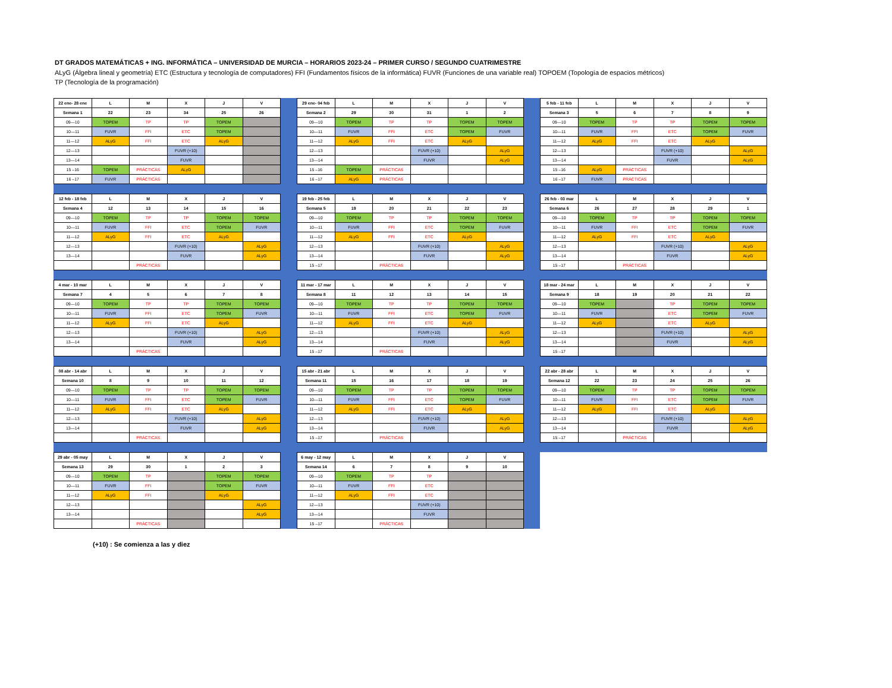DT GRADOS MATEMÁTICAS + ING. INFORMÁTICA – UNIVERSIDAD DE MURCIA – HORARIOS 2023-24 – PRIMER CURSO / SEGUNDO CUATRIMESTRE
ALyG (Álgebra lineal y geometría) ETC (Estructura y tecnología de computadores) FFI (Fundamentos físicos de la informática) FUVR (Funciones de una variable real) TOPOEM (Topología de espacios métricos)
TP (Tecnología de la programación)
| 22 ene- 28 ene | L | M | X | J | V |
| --- | --- | --- | --- | --- | --- |
| Semana 1 | 22 | 23 | 34 | 25 | 26 |
| 09—10 | TOPEM | TP | TP | TOPEM | |
| 10—11 | FUVR | FFI | ETC | TOPEM | |
| 11—12 | ALyG | FFI | ETC | ALyG | |
| 12—13 | | | FUVR (+10) | | |
| 13—14 | | | FUVR | | |
| 15 –16 | TOPEM | PRÁCTICAS | ALyG | | |
| 16 –17 | FUVR | PRÁCTICAS | | | |
| 29 ene- 04 feb | L | M | X | J | V |
| --- | --- | --- | --- | --- | --- |
| Semana 2 | 29 | 30 | 31 | 1 | 2 |
| 09—10 | TOPEM | TP | TP | TOPEM | TOPEM |
| 10—11 | FUVR | FFI | ETC | TOPEM | FUVR |
| 11—12 | ALyG | FFI | ETC | ALyG | |
| 12—13 | | | FUVR (+10) | | ALyG |
| 13—14 | | | FUVR | | ALyG |
| 15 –16 | TOPEM | PRÁCTICAS | | | |
| 16 –17 | ALyG | PRÁCTICAS | | | |
| 5 feb - 11 feb | L | M | X | J | V |
| --- | --- | --- | --- | --- | --- |
| Semana 3 | 5 | 6 | 7 | 8 | 9 |
| 09—10 | TOPEM | TP | TP | TOPEM | TOPEM |
| 10—11 | FUVR | FFI | ETC | TOPEM | FUVR |
| 11—12 | ALyG | FFI | ETC | ALyG | |
| 12—13 | | | FUVR (+10) | | ALyG |
| 13—14 | | | FUVR | | ALyG |
| 15 –16 | ALyG | PRÁCTICAS | | | |
| 16 –17 | FUVR | PRÁCTICAS | | | |
| 12 feb - 18 feb | L | M | X | J | V |
| --- | --- | --- | --- | --- | --- |
| Semana 4 | 12 | 13 | 14 | 15 | 16 |
| 09—10 | TOPEM | TP | TP | TOPEM | TOPEM |
| 10—11 | FUVR | FFI | ETC | TOPEM | FUVR |
| 11—12 | ALyG | FFI | ETC | ALyG | |
| 12—13 | | | FUVR (+10) | | ALyG |
| 13—14 | | | FUVR | | ALyG |
| | | PRÁCTICAS | | | |
| 19 feb - 25 feb | L | M | X | J | V |
| --- | --- | --- | --- | --- | --- |
| Semana 5 | 19 | 20 | 21 | 22 | 23 |
| 09—10 | TOPEM | TP | TP | TOPEM | TOPEM |
| 10—11 | FUVR | FFI | ETC | TOPEM | FUVR |
| 11—12 | ALyG | FFI | ETC | ALyG | |
| 12—13 | | | FUVR (+10) | | ALyG |
| 13—14 | | | FUVR | | ALyG |
| 15 –17 | | PRÁCTICAS | | | |
| 26 feb - 03 mar | L | M | X | J | V |
| --- | --- | --- | --- | --- | --- |
| Semana 6 | 26 | 27 | 28 | 29 | 1 |
| 09—10 | TOPEM | TP | TP | TOPEM | TOPEM |
| 10—11 | FUVR | FFI | ETC | TOPEM | FUVR |
| 11—12 | ALyG | FFI | ETC | ALyG | |
| 12—13 | | | FUVR (+10) | | ALyG |
| 13—14 | | | FUVR | | ALyG |
| 15 –17 | | PRÁCTICAS | | | |
| 4 mar - 10 mar | L | M | X | J | V |
| --- | --- | --- | --- | --- | --- |
| Semana 7 | 4 | 5 | 6 | 7 | 8 |
| 09—10 | TOPEM | TP | TP | TOPEM | TOPEM |
| 10—11 | FUVR | FFI | ETC | TOPEM | FUVR |
| 11—12 | ALyG | FFI | ETC | ALyG | |
| 12—13 | | | FUVR (+10) | | ALyG |
| 13—14 | | | FUVR | | ALyG |
| | | PRÁCTICAS | | | |
| 11 mar - 17 mar | L | M | X | J | V |
| --- | --- | --- | --- | --- | --- |
| Semana 8 | 11 | 12 | 13 | 14 | 15 |
| 09—10 | TOPEM | TP | TP | TOPEM | TOPEM |
| 10—11 | FUVR | FFI | ETC | TOPEM | FUVR |
| 11—12 | ALyG | FFI | ETC | ALyG | |
| 12—13 | | | FUVR (+10) | | ALyG |
| 13—14 | | | FUVR | | ALyG |
| 15 –17 | | PRÁCTICAS | | | |
| 18 mar - 24 mar | L | M | X | J | V |
| --- | --- | --- | --- | --- | --- |
| Semana 9 | 18 | 19 | 20 | 21 | 22 |
| 09—10 | TOPEM | | TP | TOPEM | TOPEM |
| 10—11 | FUVR | | ETC | TOPEM | FUVR |
| 11—12 | ALyG | | ETC | ALyG | |
| 12—13 | | | FUVR (+10) | | ALyG |
| 13—14 | | | FUVR | | ALyG |
| 15 –17 | | | | | |
| 08 abr - 14 abr | L | M | X | J | V |
| --- | --- | --- | --- | --- | --- |
| Semana 10 | 8 | 9 | 10 | 11 | 12 |
| 09—10 | TOPEM | TP | TP | TOPEM | TOPEM |
| 10—11 | FUVR | FFI | ETC | TOPEM | FUVR |
| 11—12 | ALyG | FFI | ETC | ALyG | |
| 12—13 | | | FUVR (+10) | | ALyG |
| 13—14 | | | FUVR | | ALyG |
| | | PRÁCTICAS | | | |
| 15 abr - 21 abr | L | M | X | J | V |
| --- | --- | --- | --- | --- | --- |
| Semana 11 | 15 | 16 | 17 | 18 | 19 |
| 09—10 | TOPEM | TP | TP | TOPEM | TOPEM |
| 10—11 | FUVR | FFI | ETC | TOPEM | FUVR |
| 11—12 | ALyG | FFI | ETC | ALyG | |
| 12—13 | | | FUVR (+10) | | ALyG |
| 13—14 | | | FUVR | | ALyG |
| 15 –17 | | PRÁCTICAS | | | |
| 22 abr - 28 abr | L | M | X | J | V |
| --- | --- | --- | --- | --- | --- |
| Semana 12 | 22 | 23 | 24 | 25 | 26 |
| 09—10 | TOPEM | TP | TP | TOPEM | TOPEM |
| 10—11 | FUVR | FFI | ETC | TOPEM | FUVR |
| 11—12 | ALyG | FFI | ETC | ALyG | |
| 12—13 | | | FUVR (+10) | | ALyG |
| 13—14 | | | FUVR | | ALyG |
| 15 –17 | | PRÁCTICAS | | | |
| 29 abr - 05 may | L | M | X | J | V |
| --- | --- | --- | --- | --- | --- |
| Semana 13 | 29 | 30 | 1 | 2 | 3 |
| 09—10 | TOPEM | TP | | TOPEM | TOPEM |
| 10—11 | FUVR | FFI | | TOPEM | FUVR |
| 11—12 | ALyG | FFI | | ALyG | |
| 12—13 | | | | | ALyG |
| 13—14 | | | | | ALyG |
| | | PRÁCTICAS | | | |
| 6 may - 12 may | L | M | X | J | V |
| --- | --- | --- | --- | --- | --- |
| Semana 14 | 6 | 7 | 8 | 9 | 10 |
| 09—10 | TOPEM | TP | TP | | |
| 10—11 | FUVR | FFI | ETC | | |
| 11—12 | ALyG | FFI | ETC | | |
| 12—13 | | | FUVR (+10) | | |
| 13—14 | | | FUVR | | |
| 15 –17 | | PRÁCTICAS | | | |
(+10) : Se comienza a las y diez